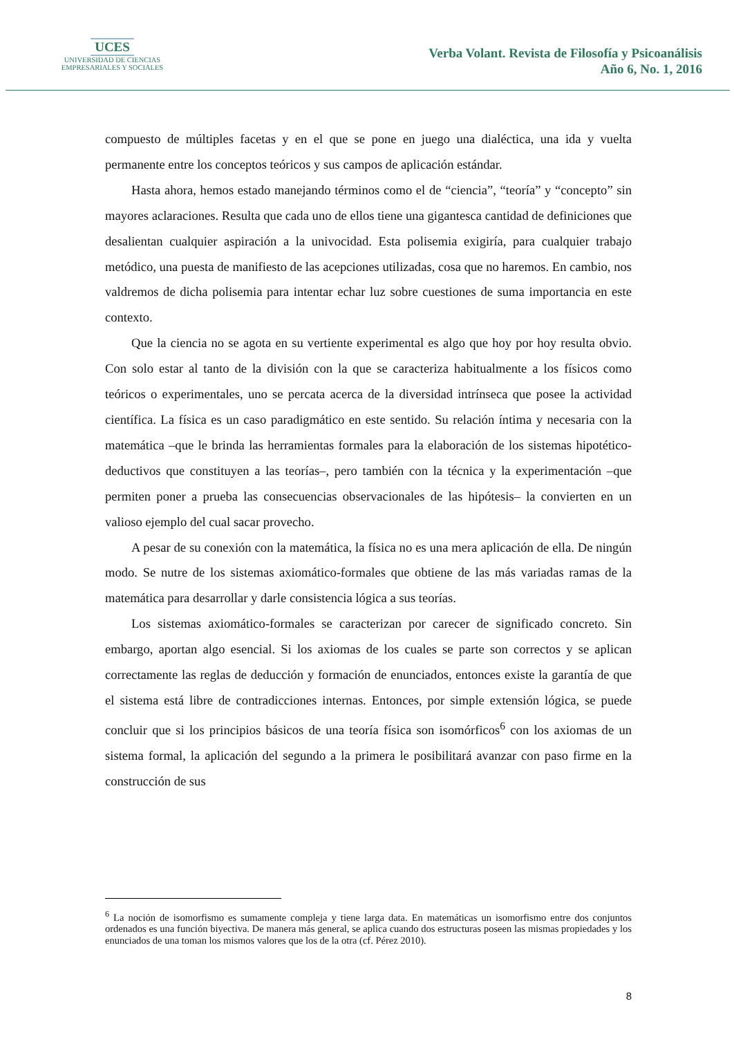UCES
UNIVERSIDAD DE CIENCIAS
EMPRESARIALES Y SOCIALES
Verba Volant. Revista de Filosofía y Psicoanálisis
Año 6, No. 1, 2016
compuesto de múltiples facetas y en el que se pone en juego una dialéctica, una ida y vuelta permanente entre los conceptos teóricos y sus campos de aplicación estándar.
Hasta ahora, hemos estado manejando términos como el de “ciencia”, “teoría” y “concepto” sin mayores aclaraciones. Resulta que cada uno de ellos tiene una gigantesca cantidad de definiciones que desalientan cualquier aspiración a la univocidad. Esta polisemia exigiría, para cualquier trabajo metódico, una puesta de manifiesto de las acepciones utilizadas, cosa que no haremos. En cambio, nos valdremos de dicha polisemia para intentar echar luz sobre cuestiones de suma importancia en este contexto.
Que la ciencia no se agota en su vertiente experimental es algo que hoy por hoy resulta obvio. Con solo estar al tanto de la división con la que se caracteriza habitualmente a los físicos como teóricos o experimentales, uno se percata acerca de la diversidad intrínseca que posee la actividad científica. La física es un caso paradigmático en este sentido. Su relación íntima y necesaria con la matemática –que le brinda las herramientas formales para la elaboración de los sistemas hipotético-deductivos que constituyen a las teorías–, pero también con la técnica y la experimentación –que permiten poner a prueba las consecuencias observacionales de las hipótesis– la convierten en un valioso ejemplo del cual sacar provecho.
A pesar de su conexión con la matemática, la física no es una mera aplicación de ella. De ningún modo. Se nutre de los sistemas axiomático-formales que obtiene de las más variadas ramas de la matemática para desarrollar y darle consistencia lógica a sus teorías.
Los sistemas axiomático-formales se caracterizan por carecer de significado concreto. Sin embargo, aportan algo esencial. Si los axiomas de los cuales se parte son correctos y se aplican correctamente las reglas de deducción y formación de enunciados, entonces existe la garantía de que el sistema está libre de contradicciones internas. Entonces, por simple extensión lógica, se puede concluir que si los principios básicos de una teoría física son isomórficos<sup>6</sup> con los axiomas de un sistema formal, la aplicación del segundo a la primera le posibilitará avanzar con paso firme en la construcción de sus
<sup>6</sup> La noción de isomorfismo es sumamente compleja y tiene larga data. En matemáticas un isomorfismo entre dos conjuntos ordenados es una función biyectiva. De manera más general, se aplica cuando dos estructuras poseen las mismas propiedades y los enunciados de una toman los mismos valores que los de la otra (cf. Pérez 2010).
8